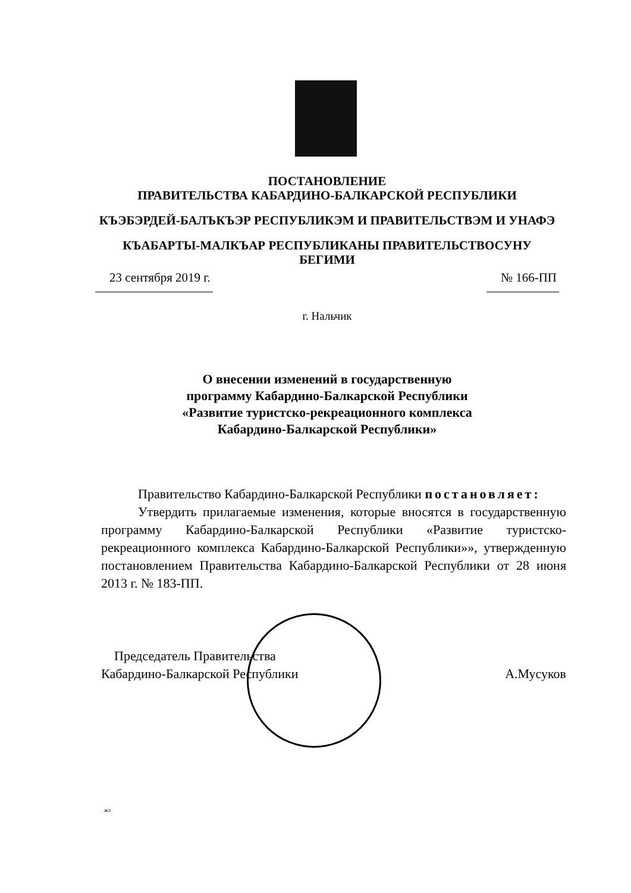ПОСТАНОВЛЕНИЕ
ПРАВИТЕЛЬСТВА КАБАРДИНО-БАЛКАРСКОЙ РЕСПУБЛИКИ
КЪЭБЭРДЕЙ-БАЛЪКЪЭР РЕСПУБЛИКЭМ И ПРАВИТЕЛЬСТВЭМ И УНАФЭ
КЪАБАРТЫ-МАЛКЪАР РЕСПУБЛИКАНЫ ПРАВИТЕЛЬСТВОСУНУ БЕГИМИ
23 сентября 2019 г. № 166-ПП
г. Нальчик
О внесении изменений в государственную
программу Кабардино-Балкарской Республики
«Развитие туристско-рекреационного комплекса
Кабардино-Балкарской Республики»
Правительство Кабардино-Балкарской Республики постановляет:
Утвердить прилагаемые изменения, которые вносятся в государственную программу Кабардино-Балкарской Республики «Развитие туристско-рекреационного комплекса Кабардино-Балкарской Республики»», утвержденную постановлением Правительства Кабардино-Балкарской Республики от 28 июня 2013 г. № 183-ПП.
Председатель Правительства
Кабардино-Балкарской Республики
А.Мусуков
жз